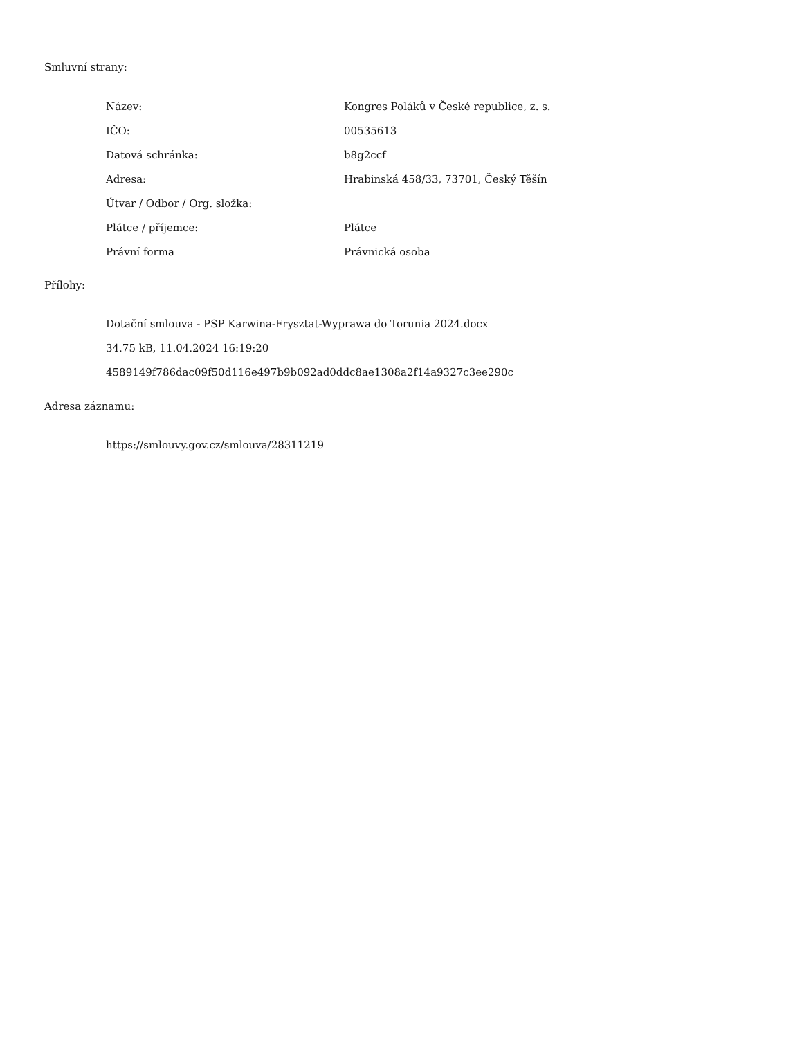Smluvní strany:
| Název: | Kongres Poláků v České republice, z. s. |
| IČO: | 00535613 |
| Datová schránka: | b8g2ccf |
| Adresa: | Hrabinská 458/33, 73701, Český Těšín |
| Útvar / Odbor / Org. složka: | |
| Plátce / příjemce: | Plátce |
| Právní forma | Právnická osoba |
Přílohy:
Dotační smlouva - PSP Karwina-Frysztat-Wyprawa do Torunia 2024.docx
34.75 kB, 11.04.2024 16:19:20
4589149f786dac09f50d116e497b9b092ad0ddc8ae1308a2f14a9327c3ee290c
Adresa záznamu:
https://smlouvy.gov.cz/smlouva/28311219